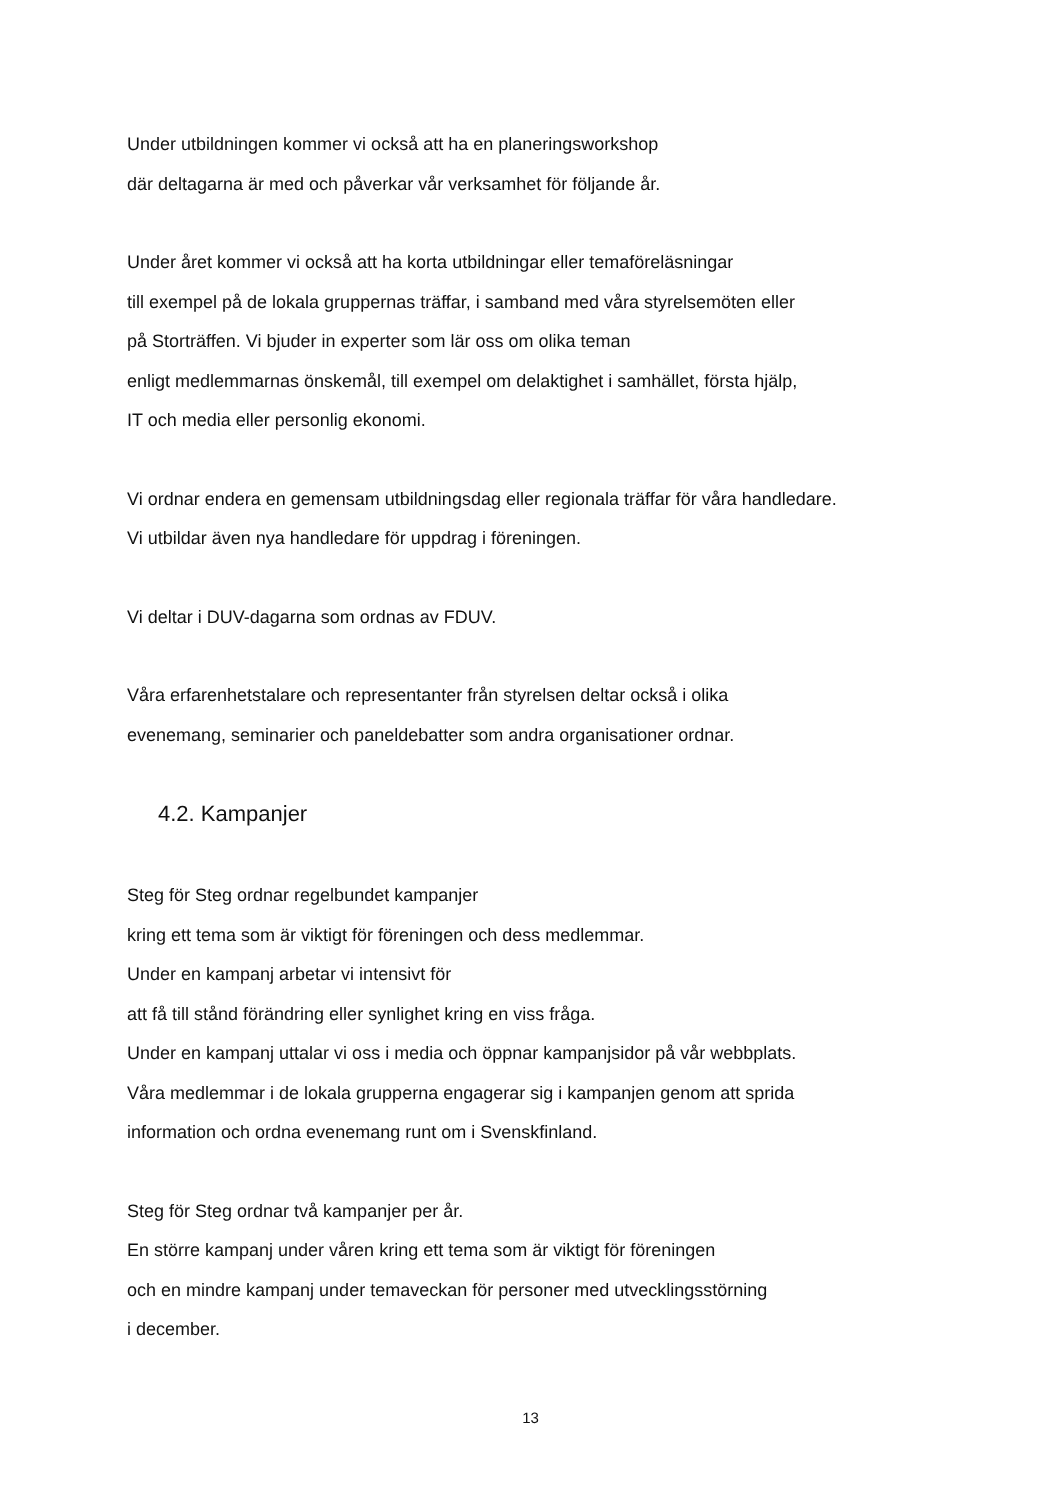Under utbildningen kommer vi också att ha en planeringsworkshop
där deltagarna är med och påverkar vår verksamhet för följande år.
Under året kommer vi också att ha korta utbildningar eller temaföreläsningar
till exempel på de lokala gruppernas träffar, i samband med våra styrelsemöten eller
på Storträffen. Vi bjuder in experter som lär oss om olika teman
enligt medlemmarnas önskemål, till exempel om delaktighet i samhället, första hjälp,
IT och media eller personlig ekonomi.
Vi ordnar endera en gemensam utbildningsdag eller regionala träffar för våra handledare.
Vi utbildar även nya handledare för uppdrag i föreningen.
Vi deltar i DUV-dagarna som ordnas av FDUV.
Våra erfarenhetstalare och representanter från styrelsen deltar också i olika
evenemang, seminarier och paneldebatter som andra organisationer ordnar.
4.2. Kampanjer
Steg för Steg ordnar regelbundet kampanjer
kring ett tema som är viktigt för föreningen och dess medlemmar.
Under en kampanj arbetar vi intensivt för
att få till stånd förändring eller synlighet kring en viss fråga.
Under en kampanj uttalar vi oss i media och öppnar kampanjsidor på vår webbplats.
Våra medlemmar i de lokala grupperna engagerar sig i kampanjen genom att sprida
information och ordna evenemang runt om i Svenskfinland.
Steg för Steg ordnar två kampanjer per år.
En större kampanj under våren kring ett tema som är viktigt för föreningen
och en mindre kampanj under temaveckan för personer med utvecklingsstörning
i december.
13